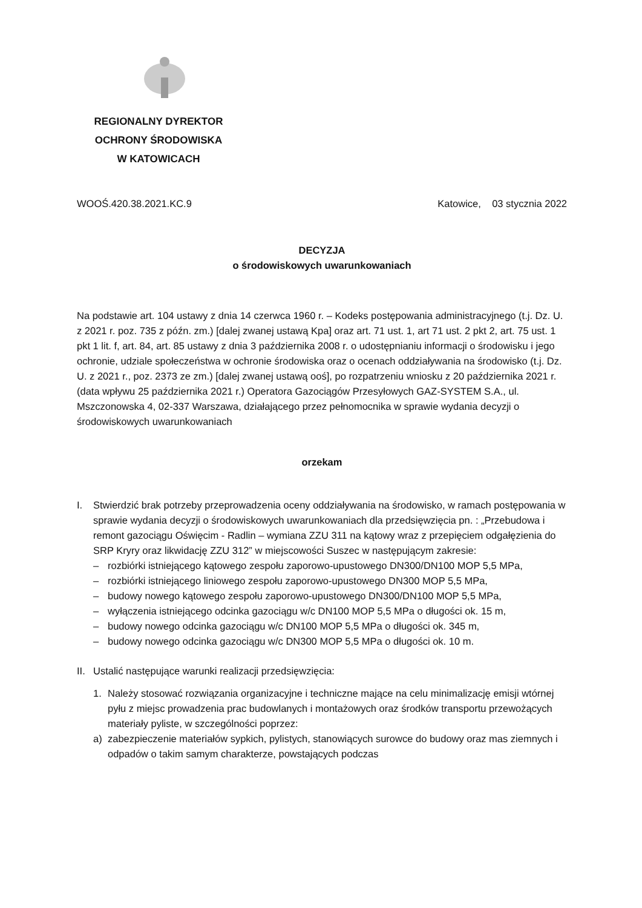REGIONALNY DYREKTOR
OCHRONY ŚRODOWISKA
W KATOWICACH
WOOŚ.420.38.2021.KC.9 Katowice, 03 stycznia 2022
DECYZJA
o środowiskowych uwarunkowaniach
Na podstawie art. 104 ustawy z dnia 14 czerwca 1960 r. – Kodeks postępowania administracyjnego (t.j. Dz. U. z 2021 r. poz. 735 z późn. zm.) [dalej zwanej ustawą Kpa] oraz art. 71 ust. 1, art 71 ust. 2 pkt 2, art. 75 ust. 1 pkt 1 lit. f, art. 84, art. 85 ustawy z dnia 3 października 2008 r. o udostępnianiu informacji o środowisku i jego ochronie, udziale społeczeństwa w ochronie środowiska oraz o ocenach oddziaływania na środowisko (t.j. Dz. U. z 2021 r., poz. 2373 ze zm.) [dalej zwanej ustawą ooś], po rozpatrzeniu wniosku z 20 października 2021 r. (data wpływu 25 października 2021 r.) Operatora Gazociągów Przesyłowych GAZ-SYSTEM S.A., ul. Mszczonowska 4, 02-337 Warszawa, działającego przez pełnomocnika w sprawie wydania decyzji o środowiskowych uwarunkowaniach
orzekam
I. Stwierdzić brak potrzeby przeprowadzenia oceny oddziaływania na środowisko, w ramach postępowania w sprawie wydania decyzji o środowiskowych uwarunkowaniach dla przedsięwzięcia pn. : „Przebudowa i remont gazociągu Oświęcim - Radlin – wymiana ZZU 311 na kątowy wraz z przepięciem odgałęzienia do SRP Kryry oraz likwidację ZZU 312” w miejscowości Suszec w następującym zakresie:
– rozbiórki istniejącego kątowego zespołu zaporowo-upustowego DN300/DN100 MOP 5,5 MPa,
– rozbiórki istniejącego liniowego zespołu zaporowo-upustowego DN300 MOP 5,5 MPa,
– budowy nowego kątowego zespołu zaporowo-upustowego DN300/DN100 MOP 5,5 MPa,
– wyłączenia istniejącego odcinka gazociągu w/c DN100 MOP 5,5 MPa o długości ok. 15 m,
– budowy nowego odcinka gazociągu w/c DN100 MOP 5,5 MPa o długości ok. 345 m,
– budowy nowego odcinka gazociągu w/c DN300 MOP 5,5 MPa o długości ok. 10 m.
II. Ustalić następujące warunki realizacji przedsięwzięcia:
1. Należy stosować rozwiązania organizacyjne i techniczne mające na celu minimalizację emisji wtórnej pyłu z miejsc prowadzenia prac budowlanych i montażowych oraz środków transportu przewożących materiały pyliste, w szczególności poprzez:
a) zabezpieczenie materiałów sypkich, pylistych, stanowiących surowce do budowy oraz mas ziemnych i odpadów o takim samym charakterze, powstających podczas